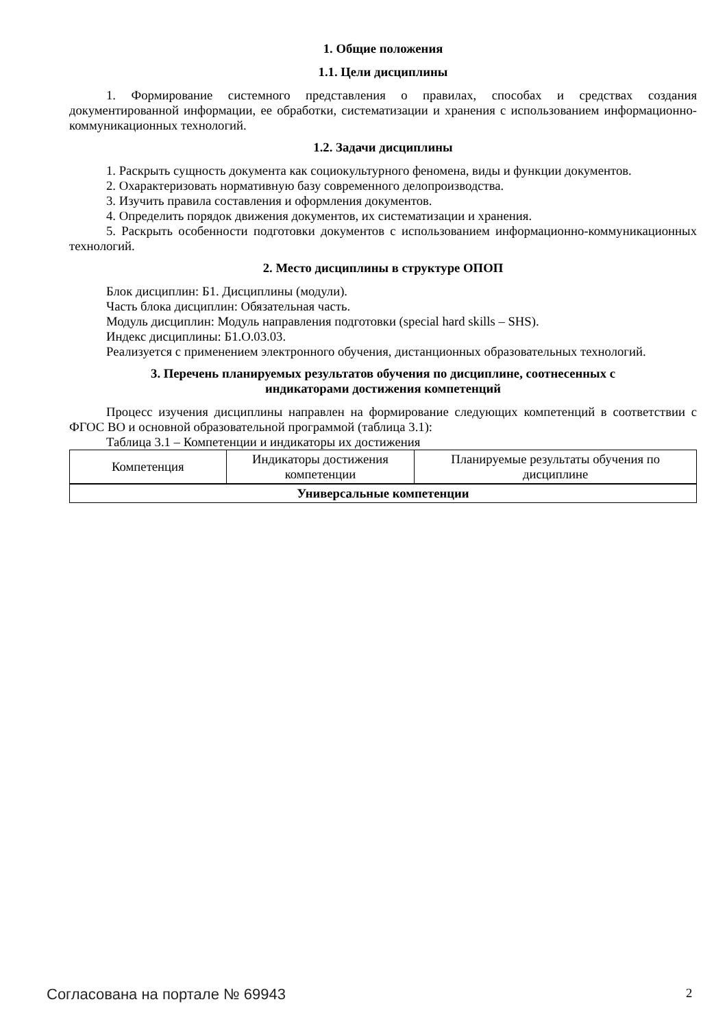1. Общие положения
1.1. Цели дисциплины
1. Формирование системного представления о правилах, способах и средствах создания документированной информации, ее обработки, систематизации и хранения с использованием информационно-коммуникационных технологий.
1.2. Задачи дисциплины
1. Раскрыть сущность документа как социокультурного феномена, виды и функции документов.
2. Охарактеризовать нормативную базу современного делопроизводства.
3. Изучить правила составления и оформления документов.
4. Определить порядок движения документов, их систематизации и хранения.
5. Раскрыть особенности подготовки документов с использованием информационно-коммуникационных технологий.
2. Место дисциплины в структуре ОПОП
Блок дисциплин: Б1. Дисциплины (модули).
Часть блока дисциплин: Обязательная часть.
Модуль дисциплин: Модуль направления подготовки (special hard skills – SHS).
Индекс дисциплины: Б1.О.03.03.
Реализуется с применением электронного обучения, дистанционных образовательных технологий.
3. Перечень планируемых результатов обучения по дисциплине, соотнесенных с
индикаторами достижения компетенций
Процесс изучения дисциплины направлен на формирование следующих компетенций в соответствии с ФГОС ВО и основной образовательной программой (таблица 3.1):
Таблица 3.1 – Компетенции и индикаторы их достижения
| Компетенция | Индикаторы достижения компетенции | Планируемые результаты обучения по дисциплине |
| --- | --- | --- |
| Универсальные компетенции | | |
Согласована на портале № 69943 2